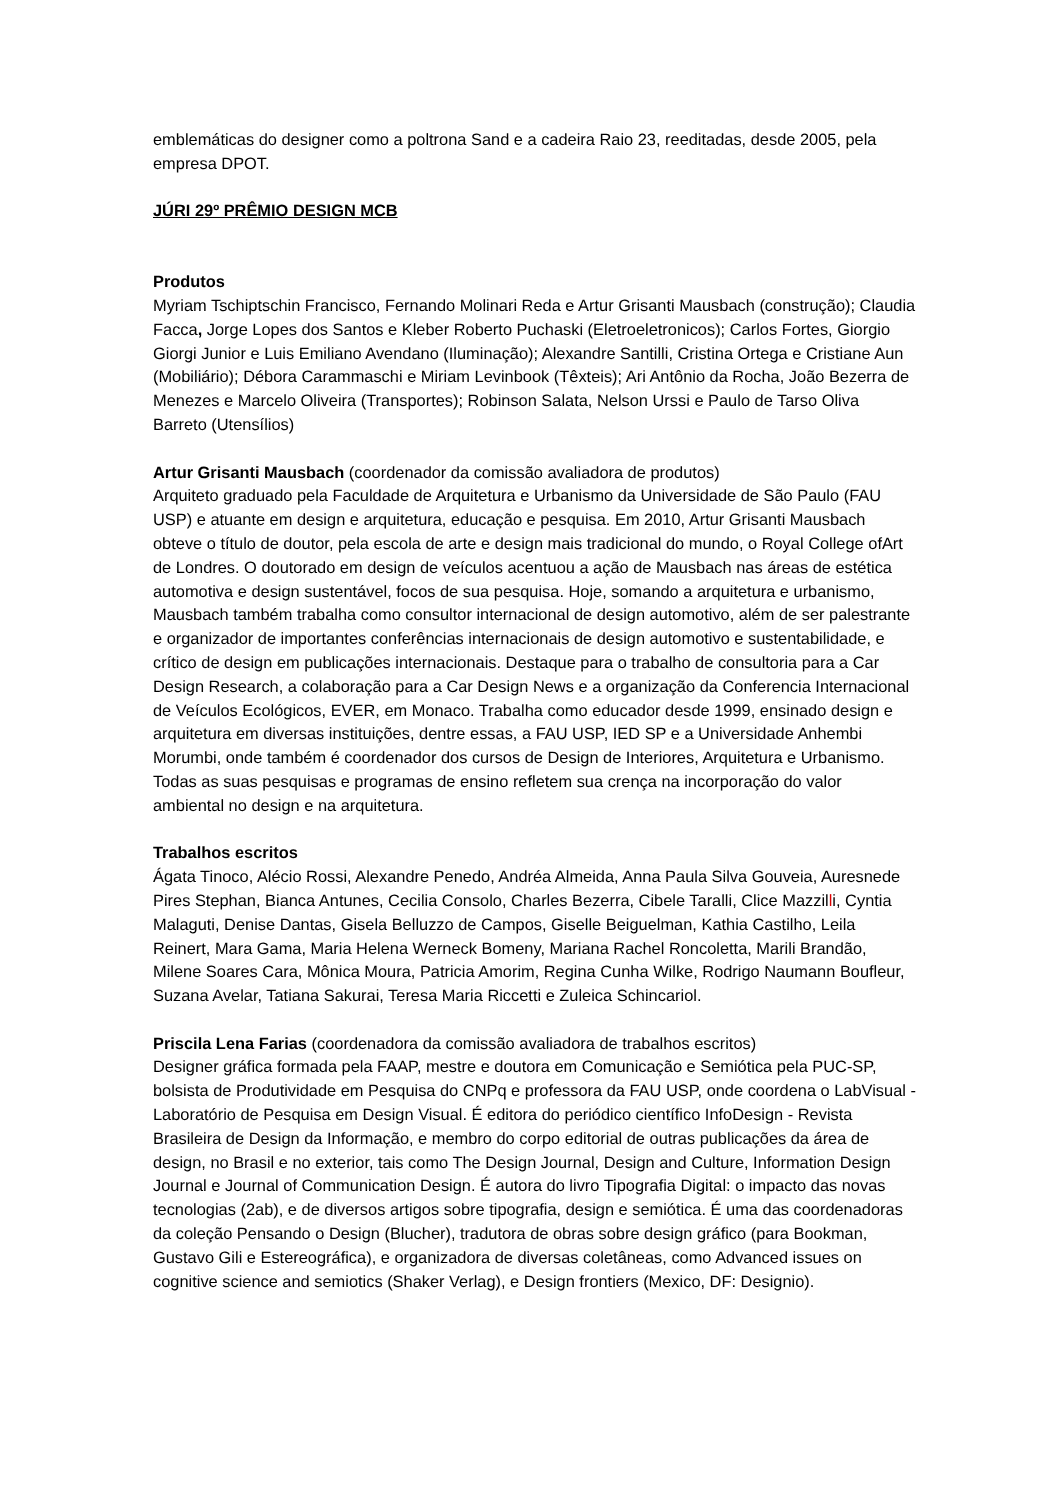emblemáticas do designer como a poltrona Sand e a cadeira Raio 23, reeditadas, desde 2005, pela empresa DPOT.
JÚRI 29º PRÊMIO DESIGN MCB
Produtos
Myriam Tschiptschin Francisco, Fernando Molinari Reda e Artur Grisanti Mausbach (construção); Claudia Facca, Jorge Lopes dos Santos e Kleber Roberto Puchaski (Eletroeletronicos); Carlos Fortes, Giorgio Giorgi Junior e Luis Emiliano Avendano (Iluminação); Alexandre Santilli, Cristina Ortega e Cristiane Aun (Mobiliário); Débora Carammaschi e Miriam Levinbook (Têxteis); Ari Antônio da Rocha, João Bezerra de Menezes e Marcelo Oliveira (Transportes); Robinson Salata, Nelson Urssi e Paulo de Tarso Oliva Barreto (Utensílios)
Artur Grisanti Mausbach (coordenador da comissão avaliadora de produtos)
Arquiteto graduado pela Faculdade de Arquitetura e Urbanismo da Universidade de São Paulo (FAU USP) e atuante em design e arquitetura, educação e pesquisa. Em 2010, Artur Grisanti Mausbach obteve o título de doutor, pela escola de arte e design mais tradicional do mundo, o Royal College ofArt de Londres. O doutorado em design de veículos acentuou a ação de Mausbach nas áreas de estética automotiva e design sustentável, focos de sua pesquisa. Hoje, somando a arquitetura e urbanismo, Mausbach também trabalha como consultor internacional de design automotivo, além de ser palestrante e organizador de importantes conferências internacionais de design automotivo e sustentabilidade, e crítico de design em publicações internacionais. Destaque para o trabalho de consultoria para a Car Design Research, a colaboração para a Car Design News e a organização da Conferencia Internacional de Veículos Ecológicos, EVER, em Monaco. Trabalha como educador desde 1999, ensinado design e arquitetura em diversas instituições, dentre essas, a FAU USP, IED SP e a Universidade Anhembi Morumbi, onde também é coordenador dos cursos de Design de Interiores, Arquitetura e Urbanismo. Todas as suas pesquisas e programas de ensino refletem sua crença na incorporação do valor ambiental no design e na arquitetura.
Trabalhos escritos
Ágata Tinoco, Alécio Rossi, Alexandre Penedo, Andréa Almeida, Anna Paula Silva Gouveia, Auresnede Pires Stephan, Bianca Antunes, Cecilia Consolo, Charles Bezerra, Cibele Taralli, Clice Mazzilli, Cyntia Malaguti, Denise Dantas, Gisela Belluzzo de Campos, Giselle Beiguelman, Kathia Castilho, Leila Reinert, Mara Gama, Maria Helena Werneck Bomeny, Mariana Rachel Roncoletta, Marili Brandão, Milene Soares Cara, Mônica Moura, Patricia Amorim, Regina Cunha Wilke, Rodrigo Naumann Boufleur, Suzana Avelar, Tatiana Sakurai, Teresa Maria Riccetti e Zuleica Schincariol.
Priscila Lena Farias (coordenadora da comissão avaliadora de trabalhos escritos)
Designer gráfica formada pela FAAP, mestre e doutora em Comunicação e Semiótica pela PUC-SP, bolsista de Produtividade em Pesquisa do CNPq e professora da FAU USP, onde coordena o LabVisual - Laboratório de Pesquisa em Design Visual. É editora do periódico científico InfoDesign - Revista Brasileira de Design da Informação, e membro do corpo editorial de outras publicações da área de design, no Brasil e no exterior, tais como The Design Journal, Design and Culture, Information Design Journal e Journal of Communication Design. É autora do livro Tipografia Digital: o impacto das novas tecnologias (2ab), e de diversos artigos sobre tipografia, design e semiótica. É uma das coordenadoras da coleção Pensando o Design (Blucher), tradutora de obras sobre design gráfico (para Bookman, Gustavo Gili e Estereográfica), e organizadora de diversas coletâneas, como Advanced issues on cognitive science and semiotics (Shaker Verlag), e Design frontiers (Mexico, DF: Designio).